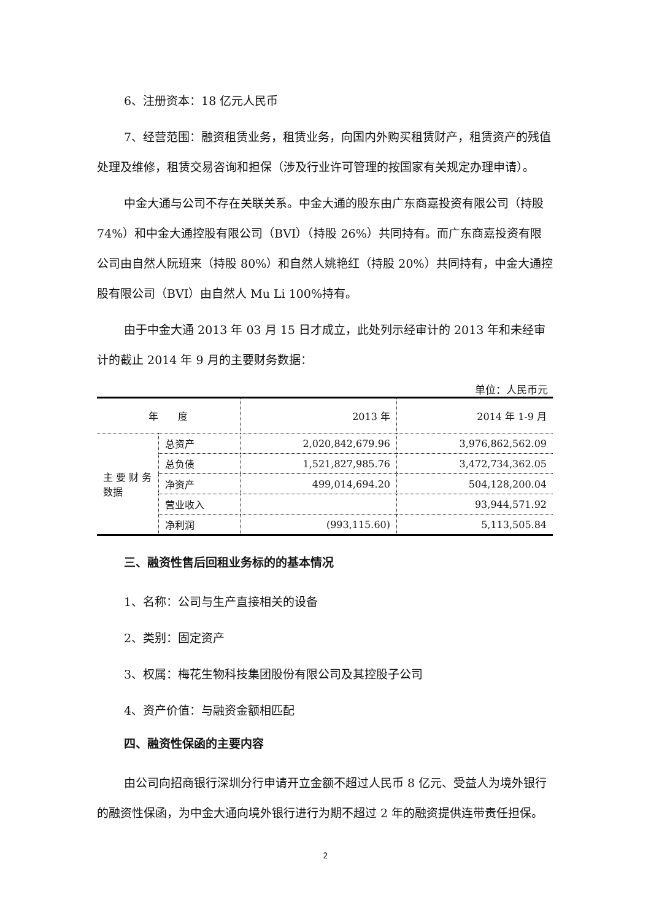6、注册资本：18 亿元人民币
7、经营范围：融资租赁业务，租赁业务，向国内外购买租赁财产，租赁资产的残值处理及维修，租赁交易咨询和担保（涉及行业许可管理的按国家有关规定办理申请）。
中金大通与公司不存在关联关系。中金大通的股东由广东商嘉投资有限公司（持股 74%）和中金大通控股有限公司（BVI）（持股 26%）共同持有。而广东商嘉投资有限公司由自然人阮班来（持股 80%）和自然人姚艳红（持股 20%）共同持有，中金大通控股有限公司（BVI）由自然人 Mu Li 100%持有。
由于中金大通 2013 年 03 月 15 日才成立，此处列示经审计的 2013 年和未经审计的截止 2014 年 9 月的主要财务数据：
单位：人民币元
| 年 度 | | 2013 年 | 2014 年 1-9 月 |
| --- | --- | --- | --- |
| 主 要 财 务数据 | 总资产 | 2,020,842,679.96 | 3,976,862,562.09 |
| | 总负债 | 1,521,827,985.76 | 3,472,734,362.05 |
| | 净资产 | 499,014,694.20 | 504,128,200.04 |
| | 营业收入 | | 93,944,571.92 |
| | 净利润 | (993,115.60) | 5,113,505.84 |
三、融资性售后回租业务标的的基本情况
1、名称：公司与生产直接相关的设备
2、类别：固定资产
3、权属：梅花生物科技集团股份有限公司及其控股子公司
4、资产价值：与融资金额相匹配
四、融资性保函的主要内容
由公司向招商银行深圳分行申请开立金额不超过人民币 8 亿元、受益人为境外银行的融资性保函，为中金大通向境外银行进行为期不超过 2 年的融资提供连带责任担保。
2